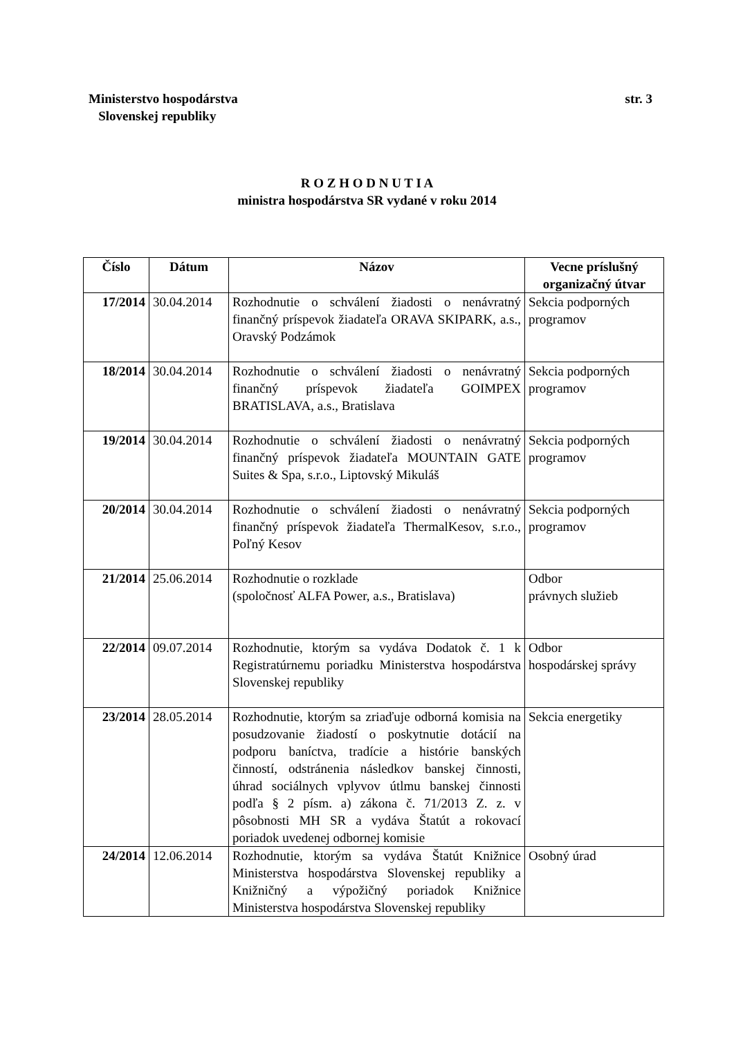Ministerstvo hospodárstva
Slovenskej republiky
str. 3
R O Z H O D N U T I A
ministra hospodárstva SR vydané v roku 2014
| Číslo | Dátum | Názov | Vecne príslušný organizačný útvar |
| --- | --- | --- | --- |
| 17/2014 | 30.04.2014 | Rozhodnutie o schválení žiadosti o nenávratný finančný príspevok žiadateľa ORAVA SKIPARK, a.s., Oravský Podzámok | Sekcia podporných programov |
| 18/2014 | 30.04.2014 | Rozhodnutie o schválení žiadosti o nenávratný finančný príspevok žiadateľa GOIMPEX BRATISLAVA, a.s., Bratislava | Sekcia podporných programov |
| 19/2014 | 30.04.2014 | Rozhodnutie o schválení žiadosti o nenávratný finančný príspevok žiadateľa MOUNTAIN GATE Suites & Spa, s.r.o., Liptovský Mikuláš | Sekcia podporných programov |
| 20/2014 | 30.04.2014 | Rozhodnutie o schválení žiadosti o nenávratný finančný príspevok žiadateľa ThermalKesov, s.r.o., Poľný Kesov | Sekcia podporných programov |
| 21/2014 | 25.06.2014 | Rozhodnutie o rozklade (spoločnosť ALFA Power, a.s., Bratislava) | Odbor právnych služieb |
| 22/2014 | 09.07.2014 | Rozhodnutie, ktorým sa vydáva Dodatok č. 1 k Registratúrnemu poriadku Ministerstva hospodárstva Slovenskej republiky | Odbor hospodárskej správy |
| 23/2014 | 28.05.2014 | Rozhodnutie, ktorým sa zriaďuje odborná komisia na posudzovanie žiadostí o poskytnutie dotácií na podporu baníctva, tradície a histórie banských činností, odstránenia následkov banskej činnosti, úhrad sociálnych vplyvov útlmu banskej činnosti podľa § 2 písm. a) zákona č. 71/2013 Z. z. v pôsobnosti MH SR a vydáva Štatút a rokovací poriadok uvedenej odbornej komisie | Sekcia energetiky |
| 24/2014 | 12.06.2014 | Rozhodnutie, ktorým sa vydáva Štatút Knižnice Ministerstva hospodárstva Slovenskej republiky a Knižničný a výpožičný poriadok Knižnice Ministerstva hospodárstva Slovenskej republiky | Osobný úrad |